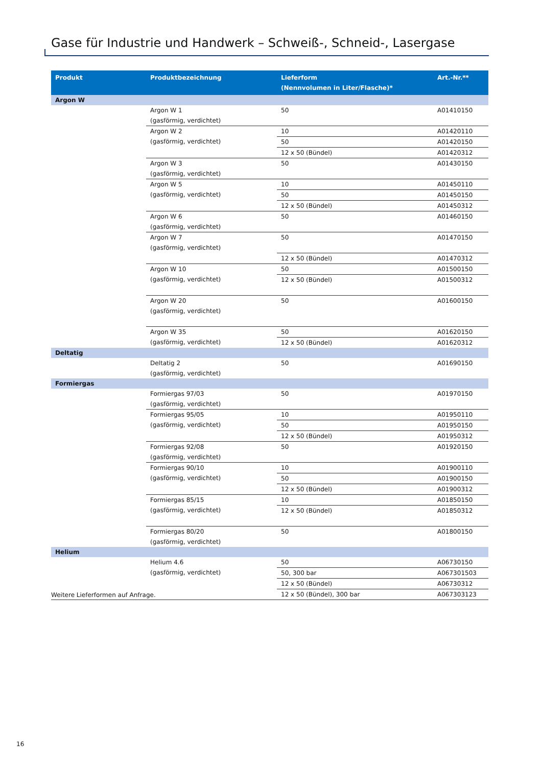Gase für Industrie und Handwerk – Schweiß-, Schneid-, Lasergase
| Produkt | Produktbezeichnung | Lieferform (Nennvolumen in Liter/Flasche)* | Art.-Nr.** |
| --- | --- | --- | --- |
| Argon W | | | |
| | Argon W 1 (gasförmig, verdichtet) | 50 | A01410150 |
| | Argon W 2 (gasförmig, verdichtet) | 10 | A01420110 |
| | | 50 | A01420150 |
| | | 12 x 50 (Bündel) | A01420312 |
| | Argon W 3 (gasförmig, verdichtet) | 50 | A01430150 |
| | Argon W 5 (gasförmig, verdichtet) | 10 | A01450110 |
| | | 50 | A01450150 |
| | | 12 x 50 (Bündel) | A01450312 |
| | Argon W 6 (gasförmig, verdichtet) | 50 | A01460150 |
| | Argon W 7 (gasförmig, verdichtet) | 50 | A01470150 |
| | | 12 x 50 (Bündel) | A01470312 |
| | Argon W 10 (gasförmig, verdichtet) | 50 | A01500150 |
| | | 12 x 50 (Bündel) | A01500312 |
| | Argon W 20 (gasförmig, verdichtet) | 50 | A01600150 |
| | Argon W 35 (gasförmig, verdichtet) | 50 | A01620150 |
| | | 12 x 50 (Bündel) | A01620312 |
| Deltatig | | | |
| | Deltatig 2 (gasförmig, verdichtet) | 50 | A01690150 |
| Formiergas | | | |
| | Formiergas 97/03 (gasförmig, verdichtet) | 50 | A01970150 |
| | Formiergas 95/05 (gasförmig, verdichtet) | 10 | A01950110 |
| | | 50 | A01950150 |
| | | 12 x 50 (Bündel) | A01950312 |
| | Formiergas 92/08 (gasförmig, verdichtet) | 50 | A01920150 |
| | Formiergas 90/10 (gasförmig, verdichtet) | 10 | A01900110 |
| | | 50 | A01900150 |
| | | 12 x 50 (Bündel) | A01900312 |
| | Formiergas 85/15 (gasförmig, verdichtet) | 10 | A01850150 |
| | | 12 x 50 (Bündel) | A01850312 |
| | Formiergas 80/20 (gasförmig, verdichtet) | 50 | A01800150 |
| Helium | | | |
| | Helium 4.6 (gasförmig, verdichtet) | 50 | A06730150 |
| | | 50, 300 bar | A067301503 |
| | | 12 x 50 (Bündel) | A06730312 |
| | | 12 x 50 (Bündel), 300 bar | A067303123 |
Weitere Lieferformen auf Anfrage.
16